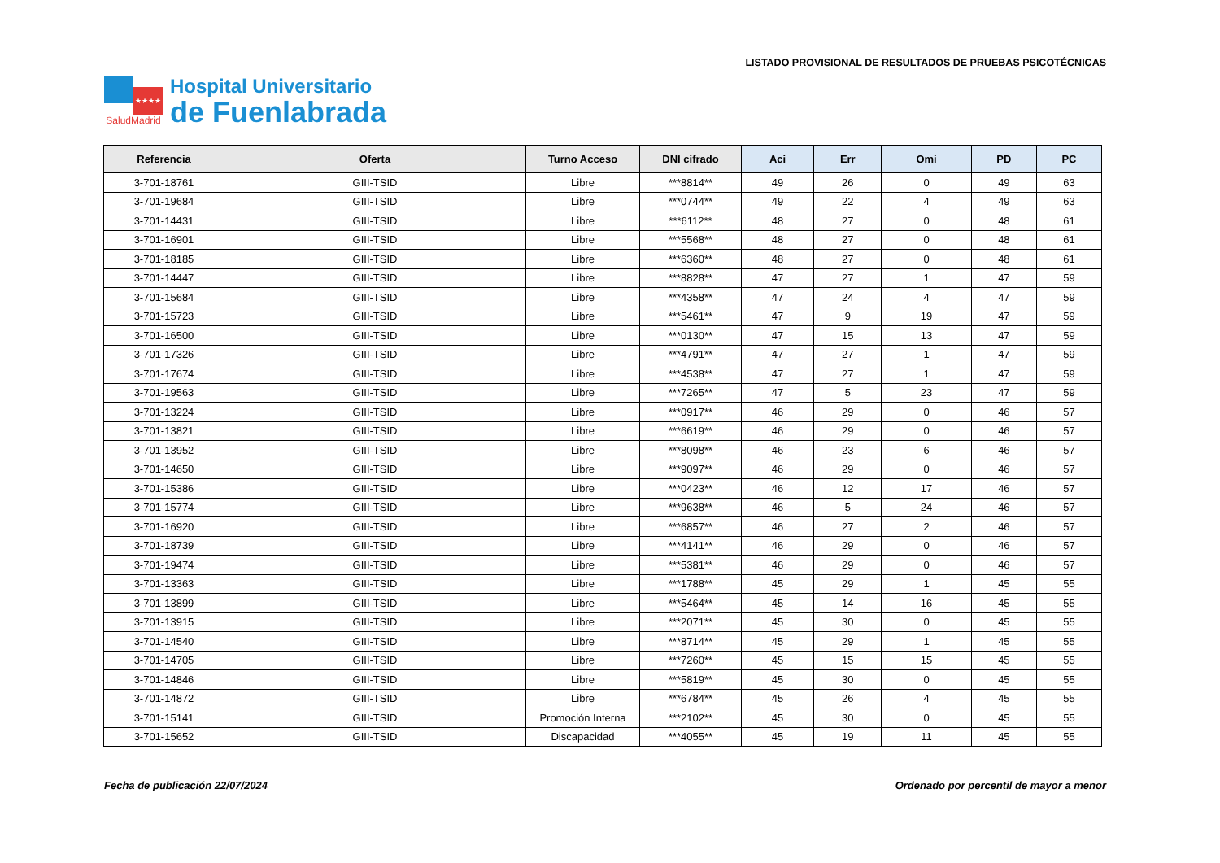★★★★
SaludMadrid
Hospital Universitario
de Fuenlabrada
LISTADO PROVISIONAL DE RESULTADOS DE PRUEBAS PSICOTÉCNICAS
| Referencia | Oferta | Turno Acceso | DNI cifrado | Aci | Err | Omi | PD | PC |
| --- | --- | --- | --- | --- | --- | --- | --- | --- |
| 3-701-18761 | GIII-TSID | Libre | ***8814** | 49 | 26 | 0 | 49 | 63 |
| 3-701-19684 | GIII-TSID | Libre | ***0744** | 49 | 22 | 4 | 49 | 63 |
| 3-701-14431 | GIII-TSID | Libre | ***6112** | 48 | 27 | 0 | 48 | 61 |
| 3-701-16901 | GIII-TSID | Libre | ***5568** | 48 | 27 | 0 | 48 | 61 |
| 3-701-18185 | GIII-TSID | Libre | ***6360** | 48 | 27 | 0 | 48 | 61 |
| 3-701-14447 | GIII-TSID | Libre | ***8828** | 47 | 27 | 1 | 47 | 59 |
| 3-701-15684 | GIII-TSID | Libre | ***4358** | 47 | 24 | 4 | 47 | 59 |
| 3-701-15723 | GIII-TSID | Libre | ***5461** | 47 | 9 | 19 | 47 | 59 |
| 3-701-16500 | GIII-TSID | Libre | ***0130** | 47 | 15 | 13 | 47 | 59 |
| 3-701-17326 | GIII-TSID | Libre | ***4791** | 47 | 27 | 1 | 47 | 59 |
| 3-701-17674 | GIII-TSID | Libre | ***4538** | 47 | 27 | 1 | 47 | 59 |
| 3-701-19563 | GIII-TSID | Libre | ***7265** | 47 | 5 | 23 | 47 | 59 |
| 3-701-13224 | GIII-TSID | Libre | ***0917** | 46 | 29 | 0 | 46 | 57 |
| 3-701-13821 | GIII-TSID | Libre | ***6619** | 46 | 29 | 0 | 46 | 57 |
| 3-701-13952 | GIII-TSID | Libre | ***8098** | 46 | 23 | 6 | 46 | 57 |
| 3-701-14650 | GIII-TSID | Libre | ***9097** | 46 | 29 | 0 | 46 | 57 |
| 3-701-15386 | GIII-TSID | Libre | ***0423** | 46 | 12 | 17 | 46 | 57 |
| 3-701-15774 | GIII-TSID | Libre | ***9638** | 46 | 5 | 24 | 46 | 57 |
| 3-701-16920 | GIII-TSID | Libre | ***6857** | 46 | 27 | 2 | 46 | 57 |
| 3-701-18739 | GIII-TSID | Libre | ***4141** | 46 | 29 | 0 | 46 | 57 |
| 3-701-19474 | GIII-TSID | Libre | ***5381** | 46 | 29 | 0 | 46 | 57 |
| 3-701-13363 | GIII-TSID | Libre | ***1788** | 45 | 29 | 1 | 45 | 55 |
| 3-701-13899 | GIII-TSID | Libre | ***5464** | 45 | 14 | 16 | 45 | 55 |
| 3-701-13915 | GIII-TSID | Libre | ***2071** | 45 | 30 | 0 | 45 | 55 |
| 3-701-14540 | GIII-TSID | Libre | ***8714** | 45 | 29 | 1 | 45 | 55 |
| 3-701-14705 | GIII-TSID | Libre | ***7260** | 45 | 15 | 15 | 45 | 55 |
| 3-701-14846 | GIII-TSID | Libre | ***5819** | 45 | 30 | 0 | 45 | 55 |
| 3-701-14872 | GIII-TSID | Libre | ***6784** | 45 | 26 | 4 | 45 | 55 |
| 3-701-15141 | GIII-TSID | Promoción Interna | ***2102** | 45 | 30 | 0 | 45 | 55 |
| 3-701-15652 | GIII-TSID | Discapacidad | ***4055** | 45 | 19 | 11 | 45 | 55 |
Fecha de publicación 22/07/2024 Ordenado por percentil de mayor a menor